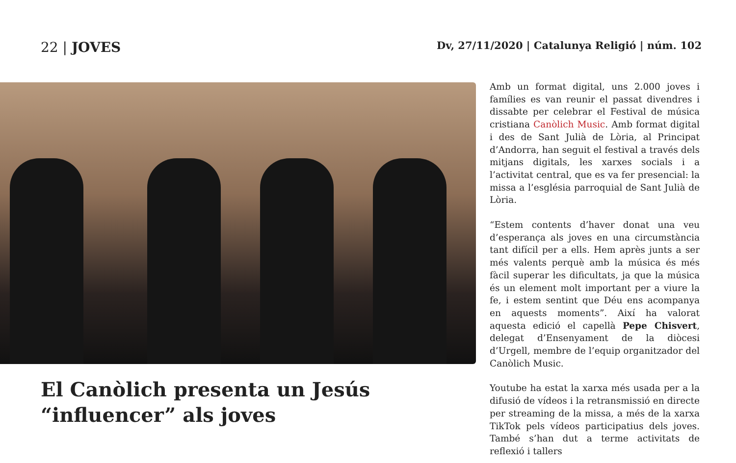22 | JOVES
Dv, 27/11/2020 | Catalunya Religió | núm. 102
El Canòlich presenta un Jesús “influencer” als joves
Amb un format digital, uns 2.000 joves i famílies es van reunir el passat divendres i dissabte per celebrar el Festival de música cristiana Canòlich Music. Amb format digital i des de Sant Julià de Lòria, al Principat d’Andorra, han seguit el festival a través dels mitjans digitals, les xarxes socials i a l’activitat central, que es va fer presencial: la missa a l’església parroquial de Sant Julià de Lòria.
“Estem contents d’haver donat una veu d’esperança als joves en una circumstància tant difícil per a ells. Hem après junts a ser més valents perquè amb la música és més fàcil superar les dificultats, ja que la música és un element molt important per a viure la fe, i estem sentint que Déu ens acompanya en aquests moments”. Així ha valorat aquesta edició el capellà Pepe Chisvert, delegat d’Ensenyament de la diòcesi d’Urgell, membre de l’equip organitzador del Canòlich Music.
Youtube ha estat la xarxa més usada per a la difusió de vídeos i la retransmissió en directe per streaming de la missa, a més de la xarxa TikTok pels vídeos participatius dels joves. També s’han dut a terme activitats de reflexió i tallers